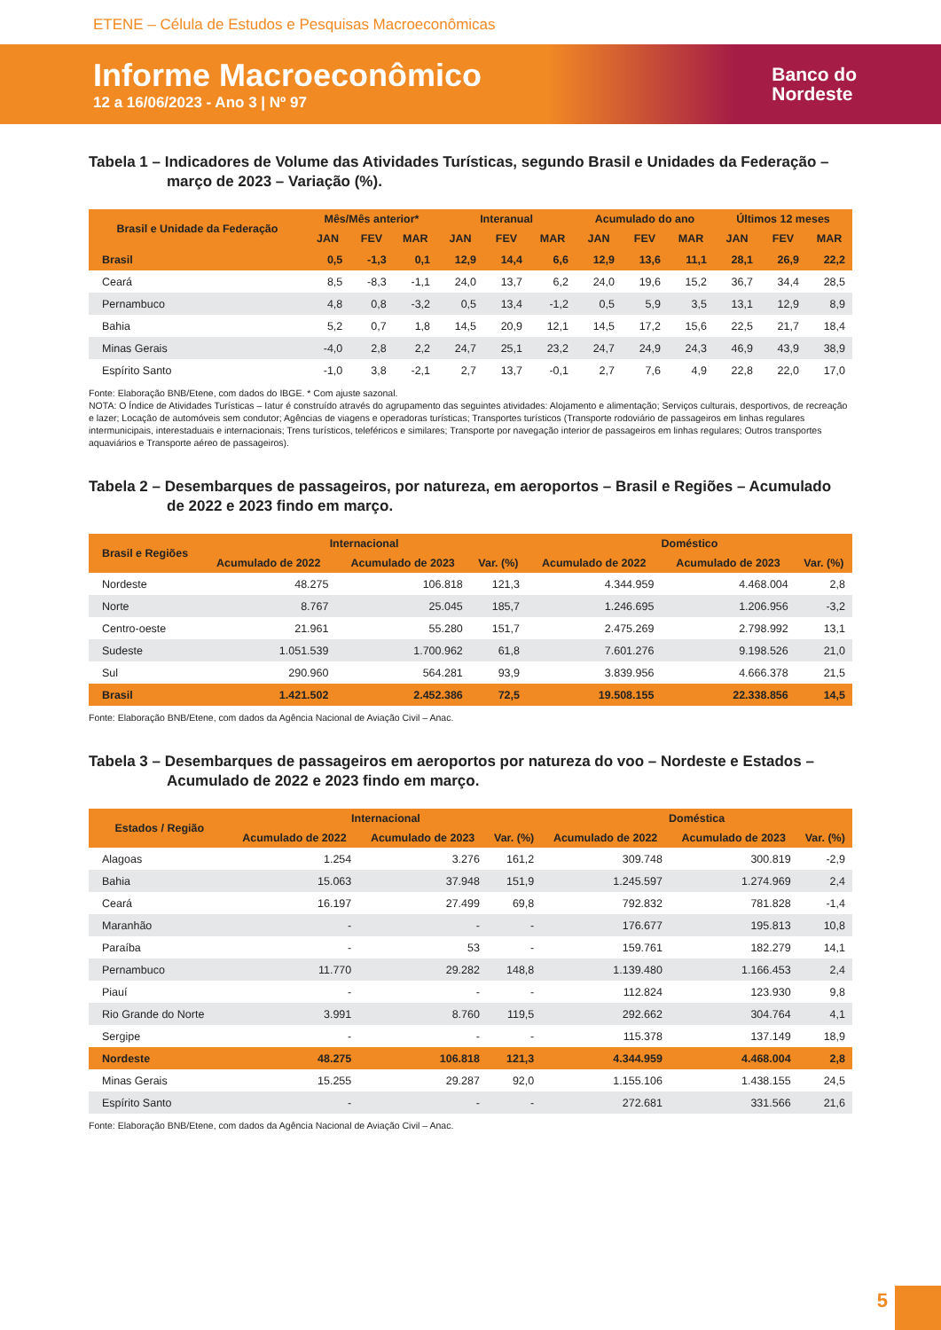ETENE – Célula de Estudos e Pesquisas Macroeconômicas
Informe Macroeconômico
12 a 16/06/2023 - Ano 3 | Nº 97
Banco do
Nordeste
Tabela 1 – Indicadores de Volume das Atividades Turísticas, segundo Brasil e Unidades da Federação – março de 2023 – Variação (%).
| Brasil e Unidade da Federação | Mês/Mês anterior* | | | Interanual | | | Acumulado do ano | | | Últimos 12 meses | | |
| --- | --- | --- | --- | --- | --- | --- | --- | --- | --- | --- | --- | --- |
| | JAN | FEV | MAR | JAN | FEV | MAR | JAN | FEV | MAR | JAN | FEV | MAR |
| Brasil | 0,5 | -1,3 | 0,1 | 12,9 | 14,4 | 6,6 | 12,9 | 13,6 | 11,1 | 28,1 | 26,9 | 22,2 |
| Ceará | 8,5 | -8,3 | -1,1 | 24,0 | 13,7 | 6,2 | 24,0 | 19,6 | 15,2 | 36,7 | 34,4 | 28,5 |
| Pernambuco | 4,8 | 0,8 | -3,2 | 0,5 | 13,4 | -1,2 | 0,5 | 5,9 | 3,5 | 13,1 | 12,9 | 8,9 |
| Bahia | 5,2 | 0,7 | 1,8 | 14,5 | 20,9 | 12,1 | 14,5 | 17,2 | 15,6 | 22,5 | 21,7 | 18,4 |
| Minas Gerais | -4,0 | 2,8 | 2,2 | 24,7 | 25,1 | 23,2 | 24,7 | 24,9 | 24,3 | 46,9 | 43,9 | 38,9 |
| Espírito Santo | -1,0 | 3,8 | -2,1 | 2,7 | 13,7 | -0,1 | 2,7 | 7,6 | 4,9 | 22,8 | 22,0 | 17,0 |
Fonte: Elaboração BNB/Etene, com dados do IBGE. * Com ajuste sazonal.
NOTA: O Índice de Atividades Turísticas – Iatur é construído através do agrupamento das seguintes atividades: Alojamento e alimentação; Serviços culturais, desportivos, de recreação e lazer; Locação de automóveis sem condutor; Agências de viagens e operadoras turísticas; Transportes turísticos (Transporte rodoviário de passageiros em linhas regulares intermunicipais, interestaduais e internacionais; Trens turísticos, teleféricos e similares; Transporte por navegação interior de passageiros em linhas regulares; Outros transportes aquaviários e Transporte aéreo de passageiros).
Tabela 2 – Desembarques de passageiros, por natureza, em aeroportos – Brasil e Regiões – Acumulado de 2022 e 2023 findo em março.
| Brasil e Regiões | Internacional | | | Doméstico | | |
| --- | --- | --- | --- | --- | --- | --- |
| | Acumulado de 2022 | Acumulado de 2023 | Var. (%) | Acumulado de 2022 | Acumulado de 2023 | Var. (%) |
| Nordeste | 48.275 | 106.818 | 121,3 | 4.344.959 | 4.468.004 | 2,8 |
| Norte | 8.767 | 25.045 | 185,7 | 1.246.695 | 1.206.956 | -3,2 |
| Centro-oeste | 21.961 | 55.280 | 151,7 | 2.475.269 | 2.798.992 | 13,1 |
| Sudeste | 1.051.539 | 1.700.962 | 61,8 | 7.601.276 | 9.198.526 | 21,0 |
| Sul | 290.960 | 564.281 | 93,9 | 3.839.956 | 4.666.378 | 21,5 |
| Brasil | 1.421.502 | 2.452.386 | 72,5 | 19.508.155 | 22.338.856 | 14,5 |
Fonte: Elaboração BNB/Etene, com dados da Agência Nacional de Aviação Civil – Anac.
Tabela 3 – Desembarques de passageiros em aeroportos por natureza do voo – Nordeste e Estados – Acumulado de 2022 e 2023 findo em março.
| Estados / Região | Internacional | | | Doméstica | | |
| --- | --- | --- | --- | --- | --- | --- |
| | Acumulado de 2022 | Acumulado de 2023 | Var. (%) | Acumulado de 2022 | Acumulado de 2023 | Var. (%) |
| Alagoas | 1.254 | 3.276 | 161,2 | 309.748 | 300.819 | -2,9 |
| Bahia | 15.063 | 37.948 | 151,9 | 1.245.597 | 1.274.969 | 2,4 |
| Ceará | 16.197 | 27.499 | 69,8 | 792.832 | 781.828 | -1,4 |
| Maranhão | - | - | - | 176.677 | 195.813 | 10,8 |
| Paraíba | - | 53 | - | 159.761 | 182.279 | 14,1 |
| Pernambuco | 11.770 | 29.282 | 148,8 | 1.139.480 | 1.166.453 | 2,4 |
| Piauí | - | - | - | 112.824 | 123.930 | 9,8 |
| Rio Grande do Norte | 3.991 | 8.760 | 119,5 | 292.662 | 304.764 | 4,1 |
| Sergipe | - | - | - | 115.378 | 137.149 | 18,9 |
| Nordeste | 48.275 | 106.818 | 121,3 | 4.344.959 | 4.468.004 | 2,8 |
| Minas Gerais | 15.255 | 29.287 | 92,0 | 1.155.106 | 1.438.155 | 24,5 |
| Espírito Santo | - | - | - | 272.681 | 331.566 | 21,6 |
Fonte: Elaboração BNB/Etene, com dados da Agência Nacional de Aviação Civil – Anac.
5